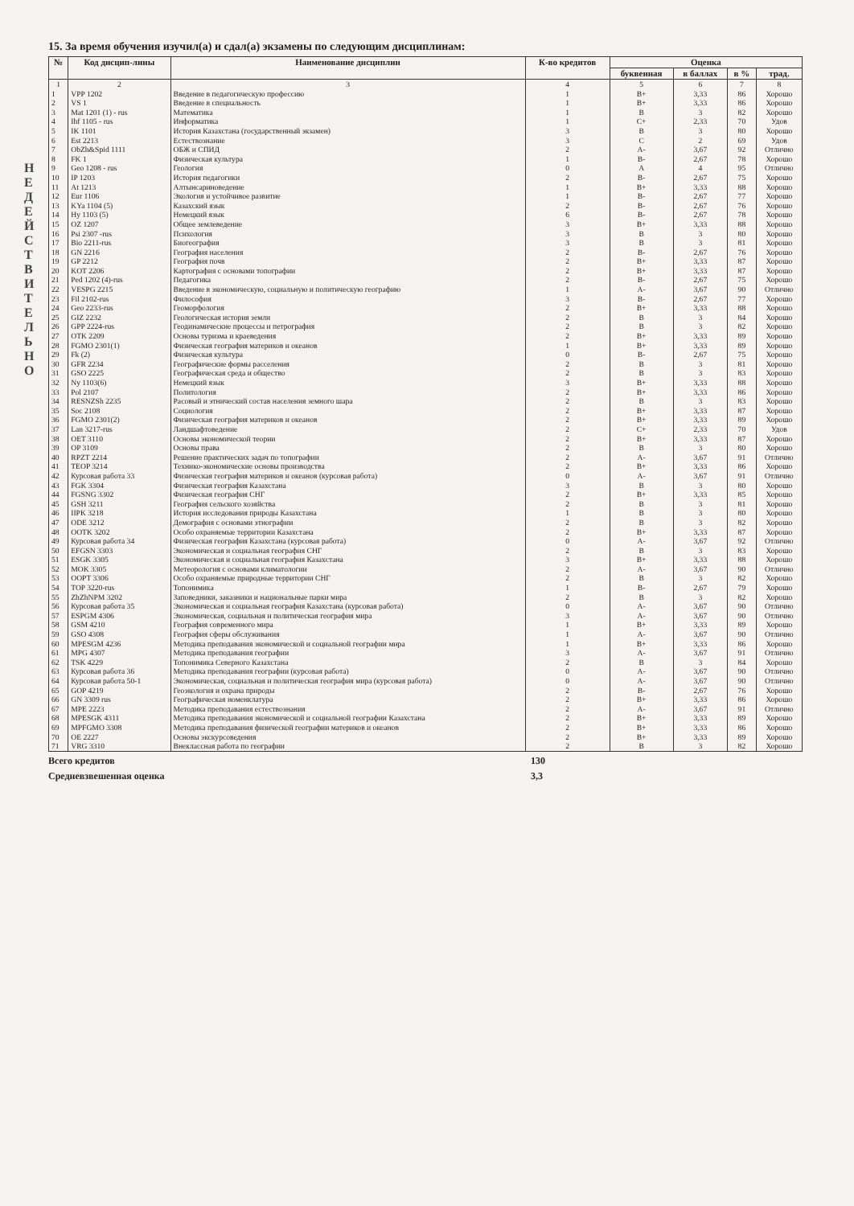Н Е Д Е Й С Т В И Т Е Л Ь Н О
15. За время обучения изучил(а) и сдал(а) экзамены по следующим дисциплинам:
| № | Код дисцип-лины | Наименование дисциплин | К-во кредитов | Оценка | | | |
| --- | --- | --- | --- | --- | --- | --- | --- |
| | | | | буквенная | в баллах | в % | трад. |
| 1 | 2 | 3 | 4 | 5 | 6 | 7 | 8 |
| 1 | VPP 1202 | Введение в педагогическую профессию | 1 | B+ | 3,33 | 86 | Хорошо |
| 2 | VS 1 | Введение в специальность | 1 | B+ | 3,33 | 86 | Хорошо |
| 3 | Mat 1201 (1) - rus | Математика | 1 | B | 3 | 82 | Хорошо |
| 4 | Ihf 1105 - rus | Информатика | 1 | C+ | 2,33 | 70 | Удов |
| 5 | IK 1101 | История Казахстана (государственный экзамен) | 3 | B | 3 | 80 | Хорошо |
| 6 | Est 2213 | Естествознание | 3 | C | 2 | 69 | Удов |
| 7 | ObZh&Spid 1111 | ОБЖ и СПИД | 2 | A- | 3,67 | 92 | Отлично |
| 8 | FK 1 | Физическая культура | 1 | B- | 2,67 | 78 | Хорошо |
| 9 | Geo 1208 - rus | Геология | 0 | A | 4 | 95 | Отлично |
| 10 | IP 1203 | История педагогики | 2 | B- | 2,67 | 75 | Хорошо |
| 11 | At 1213 | Алтынсариноведение | 1 | B+ | 3,33 | 88 | Хорошо |
| 12 | Eur 1106 | Экология и устойчивое развитие | 1 | B- | 2,67 | 77 | Хорошо |
| 13 | KYa 1104 (5) | Казахский язык | 2 | B- | 2,67 | 76 | Хорошо |
| 14 | Hy 1103 (5) | Немецкий язык | 6 | B- | 2,67 | 78 | Хорошо |
| 15 | OZ 1207 | Общее землеведение | 3 | B+ | 3,33 | 88 | Хорошо |
| 16 | Psi 2307 -rus | Психология | 3 | B | 3 | 80 | Хорошо |
| 17 | Bio 2211-rus | Биогеография | 3 | B | 3 | 81 | Хорошо |
| 18 | GN 2216 | География населения | 2 | B- | 2,67 | 76 | Хорошо |
| 19 | GP 2212 | География почв | 2 | B+ | 3,33 | 87 | Хорошо |
| 20 | KOT 2206 | Картография с основами топографии | 2 | B+ | 3,33 | 87 | Хорошо |
| 21 | Ped 1202 (4)-rus | Педагогика | 2 | B- | 2,67 | 75 | Хорошо |
| 22 | VESPG 2215 | Введение в экономическую, социальную и политическую географию | 1 | A- | 3,67 | 90 | Отлично |
| 23 | Fil 2102-rus | Философия | 3 | B- | 2,67 | 77 | Хорошо |
| 24 | Geo 2233-rus | Геоморфология | 2 | B+ | 3,33 | 88 | Хорошо |
| 25 | GIZ 2232 | Геологическая история земли | 2 | B | 3 | 84 | Хорошо |
| 26 | GPP 2224-rus | Геодинамические процессы и петрография | 2 | B | 3 | 82 | Хорошо |
| 27 | OTK 2209 | Основы туризма и краеведения | 2 | B+ | 3,33 | 89 | Хорошо |
| 28 | FGMO 2301(1) | Физическая география материков и океанов | 1 | B+ | 3,33 | 89 | Хорошо |
| 29 | Fk (2) | Физическая культура | 0 | B- | 2,67 | 75 | Хорошо |
| 30 | GFR 2234 | Географические формы расселения | 2 | B | 3 | 81 | Хорошо |
| 31 | GSO 2225 | Географическая среда и общество | 2 | B | 3 | 83 | Хорошо |
| 32 | Ny 1103(6) | Немецкий язык | 3 | B+ | 3,33 | 88 | Хорошо |
| 33 | Pol 2107 | Политология | 2 | B+ | 3,33 | 86 | Хорошо |
| 34 | RESNZSh 2235 | Расовый и этнический состав населения земного шара | 2 | B | 3 | 83 | Хорошо |
| 35 | Soc 2108 | Социология | 2 | B+ | 3,33 | 87 | Хорошо |
| 36 | FGMO 2301(2) | Физическая география материков и океанов | 2 | B+ | 3,33 | 89 | Хорошо |
| 37 | Lan 3217-rus | Ландшафтоведение | 2 | C+ | 2,33 | 70 | Удов |
| 38 | OET 3110 | Основы экономической теории | 2 | B+ | 3,33 | 87 | Хорошо |
| 39 | OP 3109 | Основы права | 2 | B | 3 | 80 | Хорошо |
| 40 | RPZT 2214 | Решение практических задач по топографии | 2 | A- | 3,67 | 91 | Отлично |
| 41 | TEOP 3214 | Технико-экономические основы производства | 2 | B+ | 3,33 | 86 | Хорошо |
| 42 | Курсовая работа 33 | Физическая география материков и океанов (курсовая работа) | 0 | A- | 3,67 | 91 | Отлично |
| 43 | FGK 3304 | Физическая география Казахстана | 3 | B | 3 | 80 | Хорошо |
| 44 | FGSNG 3302 | Физическая география СНГ | 2 | B+ | 3,33 | 85 | Хорошо |
| 45 | GSH 3211 | География сельского хозяйства | 2 | B | 3 | 81 | Хорошо |
| 46 | IIPK 3218 | История исследования природы Казахстана | 1 | B | 3 | 80 | Хорошо |
| 47 | ODE 3212 | Демография с основами этнографии | 2 | B | 3 | 82 | Хорошо |
| 48 | OOTK 3202 | Особо охраняемые территории Казахстана | 2 | B+ | 3,33 | 87 | Хорошо |
| 49 | Курсовая работа 34 | Физическая география Казахстана (курсовая работа) | 0 | A- | 3,67 | 92 | Отлично |
| 50 | EFGSN 3303 | Экономическая и социальная география СНГ | 2 | B | 3 | 83 | Хорошо |
| 51 | ESGK 3305 | Экономическая и социальная география Казахстана | 3 | B+ | 3,33 | 88 | Хорошо |
| 52 | MOK 3305 | Метеорология с основами климатологии | 2 | A- | 3,67 | 90 | Отлично |
| 53 | OOPT 3306 | Особо охраняемые природные территории СНГ | 2 | B | 3 | 82 | Хорошо |
| 54 | TOP 3220-rus | Топонимика | 1 | B- | 2,67 | 79 | Хорошо |
| 55 | ZhZhNPM 3202 | Заповедники, заказники и национальные парки мира | 2 | B | 3 | 82 | Хорошо |
| 56 | Курсовая работа 35 | Экономическая и социальная география Казахстана (курсовая работа) | 0 | A- | 3,67 | 90 | Отлично |
| 57 | ESPGM 4306 | Экономическая, социальная и политическая география мира | 3 | A- | 3,67 | 90 | Отлично |
| 58 | GSM 4210 | География современного мира | 1 | B+ | 3,33 | 89 | Хорошо |
| 59 | GSO 4308 | География сферы обслуживания | 1 | A- | 3,67 | 90 | Отлично |
| 60 | MPESGM 4236 | Методика преподавания экономической и социальной географии мира | 1 | B+ | 3,33 | 86 | Хорошо |
| 61 | MPG 4307 | Методика преподавания географии | 3 | A- | 3,67 | 91 | Отлично |
| 62 | TSK 4229 | Топонимика Северного Казахстана | 2 | B | 3 | 84 | Хорошо |
| 63 | Курсовая работа 36 | Методика преподавания географии (курсовая работа) | 0 | A- | 3,67 | 90 | Отлично |
| 64 | Курсовая работа 50-1 | Экономическая, социальная и политическая география мира (курсовая работа) | 0 | A- | 3,67 | 90 | Отлично |
| 65 | GOP 4219 | Геоэкология и охрана природы | 2 | B- | 2,67 | 76 | Хорошо |
| 66 | GN 3309 rus | Географическая номенклатура | 2 | B+ | 3,33 | 86 | Хорошо |
| 67 | MPE 2223 | Методика преподавания естествознания | 2 | A- | 3,67 | 91 | Отлично |
| 68 | MPESGK 4311 | Методика преподавания экономической и социальной географии Казахстана | 2 | B+ | 3,33 | 89 | Хорошо |
| 69 | MPFGMO 3308 | Методика преподавания физической географии материков и океанов | 2 | B+ | 3,33 | 86 | Хорошо |
| 70 | OE 2227 | Основы экскурсоведения | 2 | B+ | 3,33 | 89 | Хорошо |
| 71 | VRG 3310 | Внеклассная работа по географии | 2 | B | 3 | 82 | Хорошо |
Всего кредитов 130
Средневзвешенная оценка 3,3